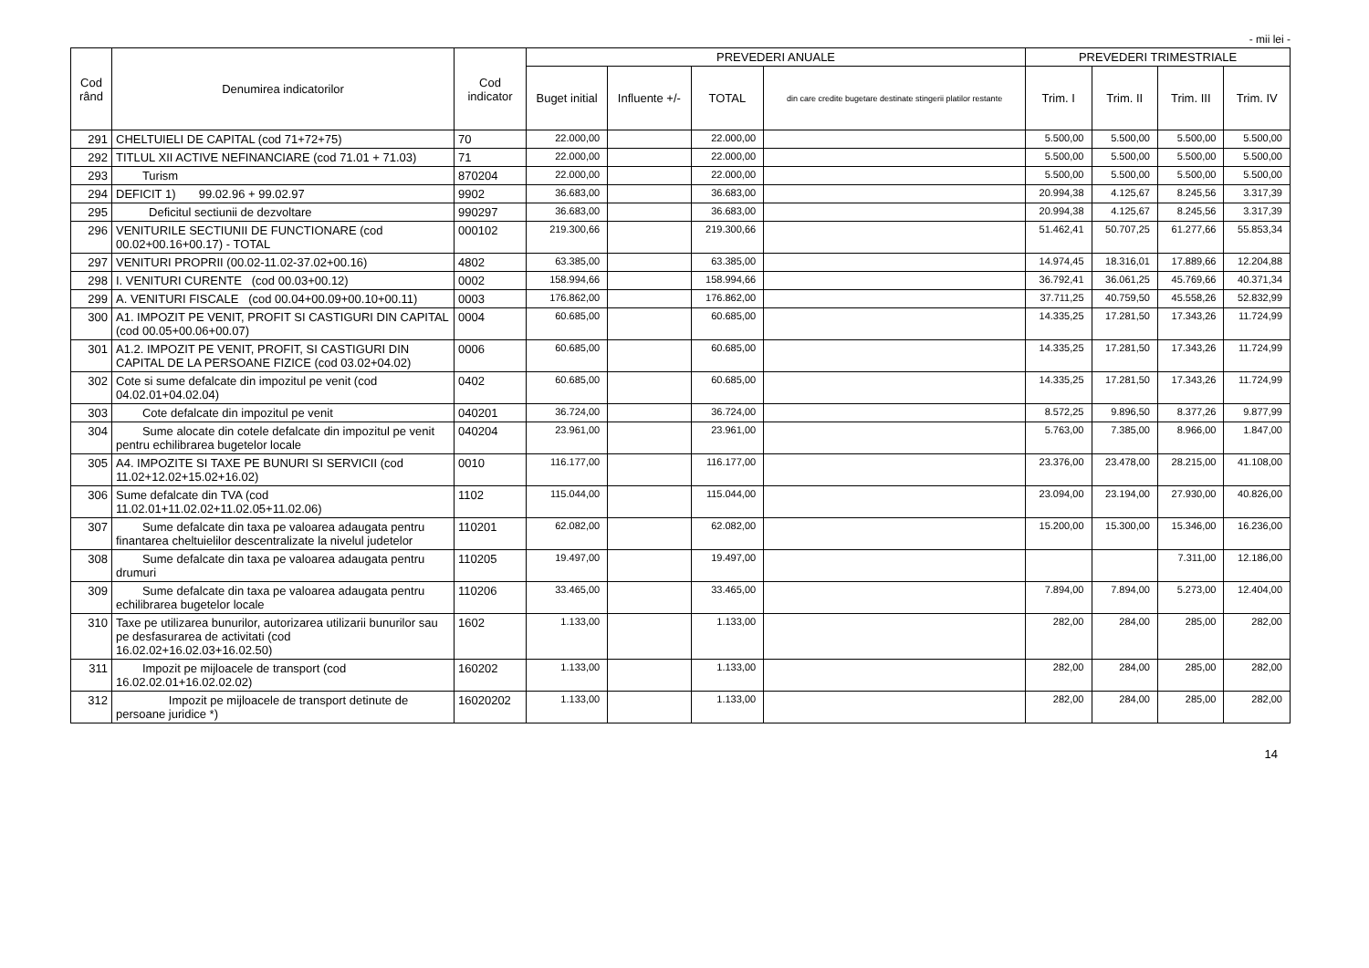- mii lei -
| Cod rând | Denumirea indicatorilor | Cod indicator | PREVEDERI ANUALE | | | | PREVEDERI TRIMESTRIALE | | | |
| --- | --- | --- | --- | --- | --- | --- | --- | --- | --- | --- |
| | | | Buget initial | Influente +/- | TOTAL | din care credite bugetare destinate stingerii platilor restante | Trim. I | Trim. II | Trim. III | Trim. IV |
| 291 | CHELTUIELI DE CAPITAL (cod 71+72+75) | 70 | 22.000,00 | | 22.000,00 | | 5.500,00 | 5.500,00 | 5.500,00 | 5.500,00 |
| 292 | TITLUL XII ACTIVE NEFINANCIARE (cod 71.01 + 71.03) | 71 | 22.000,00 | | 22.000,00 | | 5.500,00 | 5.500,00 | 5.500,00 | 5.500,00 |
| 293 | Turism | 870204 | 22.000,00 | | 22.000,00 | | 5.500,00 | 5.500,00 | 5.500,00 | 5.500,00 |
| 294 | DEFICIT 1) 99.02.96 + 99.02.97 | 9902 | 36.683,00 | | 36.683,00 | | 20.994,38 | 4.125,67 | 8.245,56 | 3.317,39 |
| 295 | Deficitul sectiunii de dezvoltare | 990297 | 36.683,00 | | 36.683,00 | | 20.994,38 | 4.125,67 | 8.245,56 | 3.317,39 |
| 296 | VENITURILE SECTIUNII DE FUNCTIONARE (cod 00.02+00.16+00.17) - TOTAL | 000102 | 219.300,66 | | 219.300,66 | | 51.462,41 | 50.707,25 | 61.277,66 | 55.853,34 |
| 297 | VENITURI PROPRII (00.02-11.02-37.02+00.16) | 4802 | 63.385,00 | | 63.385,00 | | 14.974,45 | 18.316,01 | 17.889,66 | 12.204,88 |
| 298 | I. VENITURI CURENTE (cod 00.03+00.12) | 0002 | 158.994,66 | | 158.994,66 | | 36.792,41 | 36.061,25 | 45.769,66 | 40.371,34 |
| 299 | A. VENITURI FISCALE (cod 00.04+00.09+00.10+00.11) | 0003 | 176.862,00 | | 176.862,00 | | 37.711,25 | 40.759,50 | 45.558,26 | 52.832,99 |
| 300 | A1. IMPOZIT PE VENIT, PROFIT SI CASTIGURI DIN CAPITAL (cod 00.05+00.06+00.07) | 0004 | 60.685,00 | | 60.685,00 | | 14.335,25 | 17.281,50 | 17.343,26 | 11.724,99 |
| 301 | A1.2. IMPOZIT PE VENIT, PROFIT, SI CASTIGURI DIN CAPITAL DE LA PERSOANE FIZICE (cod 03.02+04.02) | 0006 | 60.685,00 | | 60.685,00 | | 14.335,25 | 17.281,50 | 17.343,26 | 11.724,99 |
| 302 | Cote si sume defalcate din impozitul pe venit (cod 04.02.01+04.02.04) | 0402 | 60.685,00 | | 60.685,00 | | 14.335,25 | 17.281,50 | 17.343,26 | 11.724,99 |
| 303 | Cote defalcate din impozitul pe venit | 040201 | 36.724,00 | | 36.724,00 | | 8.572,25 | 9.896,50 | 8.377,26 | 9.877,99 |
| 304 | Sume alocate din cotele defalcate din impozitul pe venit pentru echilibrarea bugetelor locale | 040204 | 23.961,00 | | 23.961,00 | | 5.763,00 | 7.385,00 | 8.966,00 | 1.847,00 |
| 305 | A4. IMPOZITE SI TAXE PE BUNURI SI SERVICII (cod 11.02+12.02+15.02+16.02) | 0010 | 116.177,00 | | 116.177,00 | | 23.376,00 | 23.478,00 | 28.215,00 | 41.108,00 |
| 306 | Sume defalcate din TVA (cod 11.02.01+11.02.02+11.02.05+11.02.06) | 1102 | 115.044,00 | | 115.044,00 | | 23.094,00 | 23.194,00 | 27.930,00 | 40.826,00 |
| 307 | Sume defalcate din taxa pe valoarea adaugata pentru finantarea cheltuielilor descentralizate la nivelul judetelor | 110201 | 62.082,00 | | 62.082,00 | | 15.200,00 | 15.300,00 | 15.346,00 | 16.236,00 |
| 308 | Sume defalcate din taxa pe valoarea adaugata pentru drumuri | 110205 | 19.497,00 | | 19.497,00 | | | | 7.311,00 | 12.186,00 |
| 309 | Sume defalcate din taxa pe valoarea adaugata pentru echilibrarea bugetelor locale | 110206 | 33.465,00 | | 33.465,00 | | 7.894,00 | 7.894,00 | 5.273,00 | 12.404,00 |
| 310 | Taxe pe utilizarea bunurilor, autorizarea utilizarii bunurilor sau pe desfasurarea de activitati (cod 16.02.02+16.02.03+16.02.50) | 1602 | 1.133,00 | | 1.133,00 | | 282,00 | 284,00 | 285,00 | 282,00 |
| 311 | Impozit pe mijloacele de transport (cod 16.02.02.01+16.02.02.02) | 160202 | 1.133,00 | | 1.133,00 | | 282,00 | 284,00 | 285,00 | 282,00 |
| 312 | Impozit pe mijloacele de transport detinute de persoane juridice *) | 16020202 | 1.133,00 | | 1.133,00 | | 282,00 | 284,00 | 285,00 | 282,00 |
14